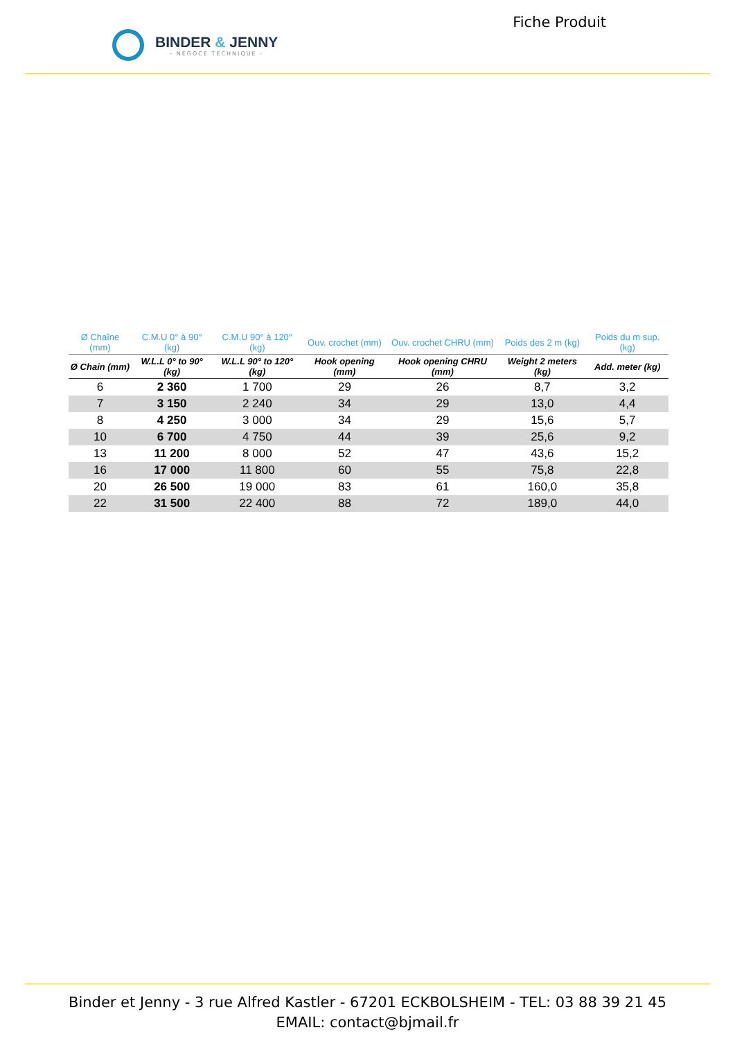BINDER & JENNY
- NÉGOCE TECHNIQUE -
Fiche Produit
| Ø Chaîne (mm) | C.M.U 0° à 90° (kg) | C.M.U 90° à 120° (kg) | Ouv. crochet (mm) | Ouv. crochet CHRU (mm) | Poids des 2 m (kg) | Poids du m sup. (kg) |
| --- | --- | --- | --- | --- | --- | --- |
| Ø Chain (mm) | W.L.L 0° to 90° (kg) | W.L.L 90° to 120° (kg) | Hook opening (mm) | Hook opening CHRU (mm) | Weight 2 meters (kg) | Add. meter (kg) |
| 6 | 2 360 | 1 700 | 29 | 26 | 8,7 | 3,2 |
| 7 | 3 150 | 2 240 | 34 | 29 | 13,0 | 4,4 |
| 8 | 4 250 | 3 000 | 34 | 29 | 15,6 | 5,7 |
| 10 | 6 700 | 4 750 | 44 | 39 | 25,6 | 9,2 |
| 13 | 11 200 | 8 000 | 52 | 47 | 43,6 | 15,2 |
| 16 | 17 000 | 11 800 | 60 | 55 | 75,8 | 22,8 |
| 20 | 26 500 | 19 000 | 83 | 61 | 160,0 | 35,8 |
| 22 | 31 500 | 22 400 | 88 | 72 | 189,0 | 44,0 |
Binder et Jenny - 3 rue Alfred Kastler - 67201 ECKBOLSHEIM - TEL: 03 88 39 21 45
EMAIL: contact@bjmail.fr